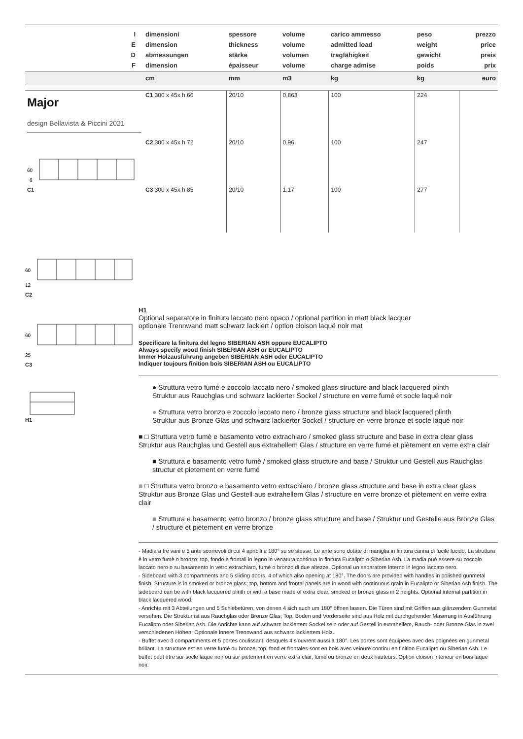| I E D F | dimensioni dimension abmessungen dimension | spessore thickness stärke épaisseur | volume volume volumen volume | carico ammesso admitted load tragfähigkeit charge admise | peso weight gewicht poids | prezzo price preis prix |
| | cm | mm | m3 | kg | kg | euro |
| Major design Bellavista & Piccini 2021 60 6 C1 | C1 300 x 45x h 66 | 20/10 | 0,863 | 100 | 224 | |
| | C2 300 x 45x h 72 | 20/10 | 0,96 | 100 | 247 | |
| | C3 300 x 45x h 85 | 20/10 | 1,17 | 100 | 277 | |
60
12
C2
60
25
C3
H1
H1
Optional separatore in finitura laccato nero opaco / optional partition in matt black lacquer
optionale Trennwand matt schwarz lackiert / option cloison laqué noir mat
Specificare la finitura del legno SIBERIAN ASH oppure EUCALIPTO
Always specify wood finish SIBERIAN ASH or EUCALIPTO
Immer Holzausführung angeben SIBERIAN ASH oder EUCALIPTO
Indiquer toujours finition bois SIBERIAN ASH ou EUCALIPTO
● Struttura vetro fumé e zoccolo laccato nero / smoked glass structure and black lacquered plinth
Struktur aus Rauchglas und schwarz lackierter Sockel / structure en verre fumé et socle laqué noir
● Struttura vetro bronzo e zoccolo laccato nero / bronze glass structure and black lacquered plinth
Struktur aus Bronze Glas und schwarz lackierter Sockel / structure en verre bronze et socle laqué noir
■ □ Struttura vetro fumè e basamento vetro extrachiaro / smoked glass structure and base in extra clear glass
Struktur aus Rauchglas und Gestell aus extrahellem Glas / structure en verre fumé et piètement en verre extra clair
■ Struttura e basamento vetro fumè / smoked glass structure and base / Struktur und Gestell aus Rauchglas structur et pietement en verre fumé
■ □ Struttura vetro bronzo e basamento vetro extrachiaro / bronze glass structure and base in extra clear glass
Struktur aus Bronze Glas und Gestell aus extrahellem Glas / structure en verre bronze et piètement en verre extra clair
■ Struttura e basamento vetro bronzo / bronze glass structure and base / Struktur und Gestelle aus Bronze Glas / structure et pietement en verre bronze
- Madia a tre vani e 5 ante scorrevoli di cui 4 apribili a 180° su sé stesse. Le ante sono dotate di maniglia in finitura canna di fucile lucido. La struttura è in vetro fumè o bronzo; top, fondo e frontali in legno in venatura continua in finitura Eucalipto o Siberian Ash. La madia può essere su zoccolo laccato nero o su basamento in vetro extrachiaro, fumè o bronzo di due altezze. Optional un separatore interno in legno laccato nero.
- Sideboard with 3 compartments and 5 sliding doors, 4 of which also opening at 180°. The doors are provided with handles in polished gunmetal finish. Structure is in smoked or bronze glass; top, bottom and frontal panels are in wood with continuous grain in Eucalipto or Siberian Ash finish. The sideboard can be with black lacquered plinth or with a base made of extra clear, smoked or bronze glass in 2 heights. Optional internal partition in black lacquered wood.
- Anrichte mit 3 Abteilungen und 5 Schiebetüren, von denen 4 sich auch um 180° öffnen lassen. Die Türen sind mit Griffen aus glänzendem Gunmetal versehen. Die Struktur ist aus Rauchglas oder Bronze Glas; Top, Boden und Vorderseite sind aus Holz mit durchgehender Maserung in Ausführung Eucalipto oder Siberian Ash. Die Anrichte kann auf schwarz lackiertem Sockel sein oder auf Gestell in extrahellem, Rauch- oder Bronze Glas in zwei verschiedenen Höhen. Optionale innere Trennwand aus schwarz lackiertem Holz.
- Buffet avec 3 compartiments et 5 portes coulissant, desquels 4 s'ouvrent aussi à 180°. Les portes sont équipées avec des poignées en gunmetal brillant. La structure est en verre fumé ou bronze; top, fond et frontales sont en bois avec veinure continu en finition Eucalipto ou Siberian Ash. Le buffet peut être sur socle laqué noir ou sur piètement en verre extra clair, fumé ou bronze en deux hauteurs. Option cloison intérieur en bois laqué noir.